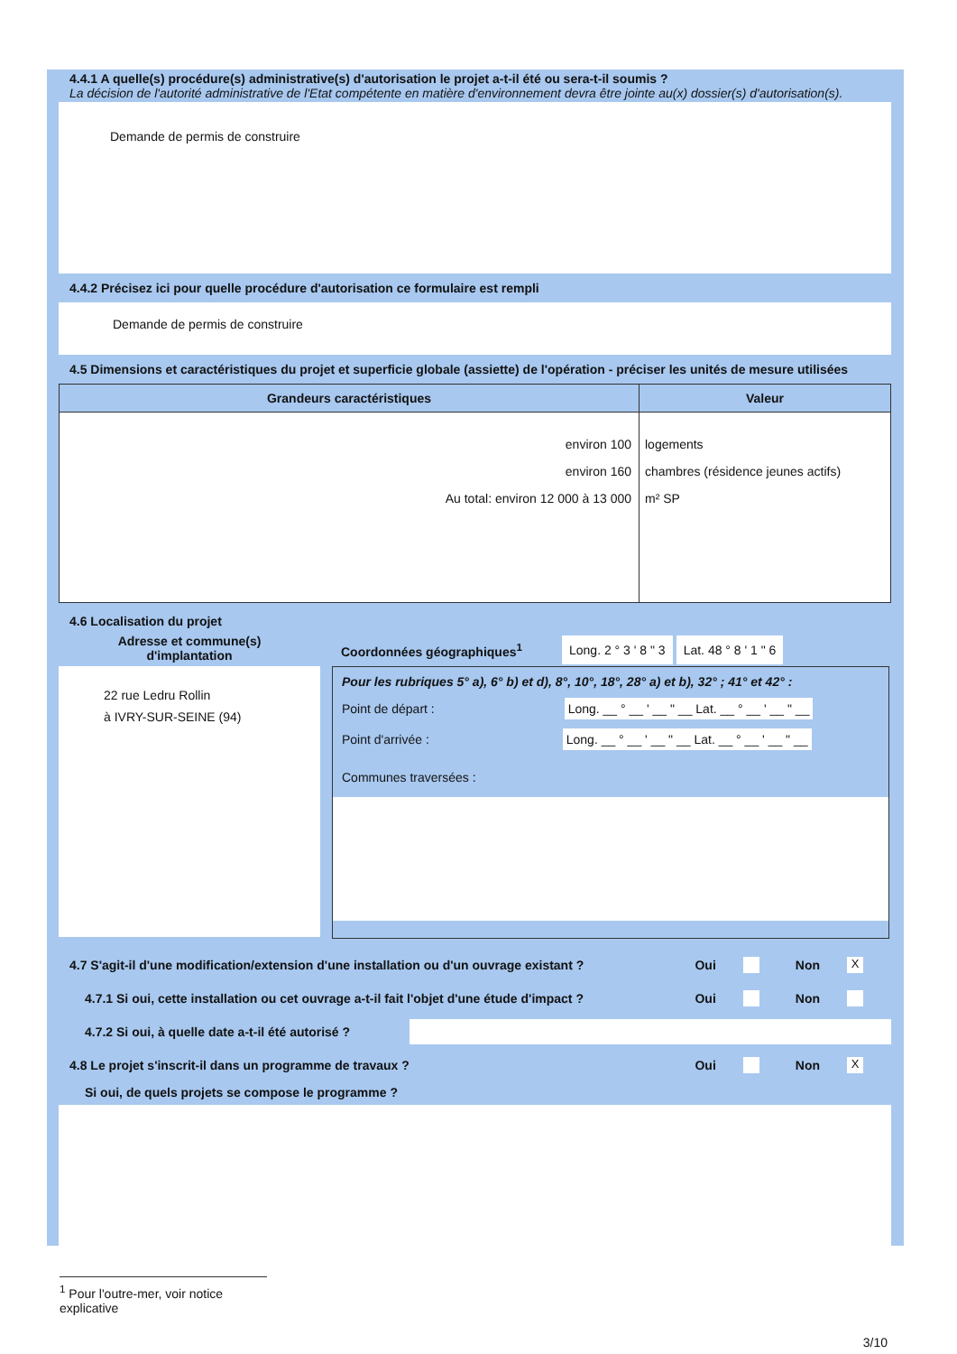4.4.1 A quelle(s) procédure(s) administrative(s) d'autorisation le projet a-t-il été ou sera-t-il soumis ?
La décision de l'autorité administrative de l'Etat compétente en matière d'environnement devra être jointe au(x) dossier(s) d'autorisation(s).
Demande de permis de construire
4.4.2 Précisez ici pour quelle procédure d'autorisation ce formulaire est rempli
Demande de permis de construire
4.5 Dimensions et caractéristiques du projet et superficie globale (assiette) de l'opération - préciser les unités de mesure utilisées
| Grandeurs caractéristiques | Valeur |
| --- | --- |
| environ 100 environ 160 Au total: environ 12 000 à 13 000 | logements chambres (résidence jeunes actifs) m² SP |
4.6 Localisation du projet
Adresse et commune(s)
d'implantation
22 rue Ledru Rollin
à IVRY-SUR-SEINE (94)
Coordonnées géographiques<sup>1</sup> Long. 2 ° 3 ' 8 " 3 Lat. 48 ° 8 ' 1 " 6
Pour les rubriques 5° a), 6° b) et d), 8°, 10°, 18°, 28° a) et b), 32° ; 41° et 42° :
Point de départ : Long. __ ° __ ' __ " __ Lat. __ ° __ ' __ " __
Point d'arrivée : Long. __ ° __ ' __ " __ Lat. __ ° __ ' __ " __
Communes traversées :
4.7 S'agit-il d'une modification/extension d'une installation ou d'un ouvrage existant ? Oui Non X
4.7.1 Si oui, cette installation ou cet ouvrage a-t-il fait l'objet d'une étude d'impact ? Oui Non
4.7.2 Si oui, à quelle date a-t-il été autorisé ?
4.8 Le projet s'inscrit-il dans un programme de travaux ? Oui Non X
Si oui, de quels projets se compose le programme ?
<sup>1</sup> Pour l'outre-mer, voir notice explicative
3/10